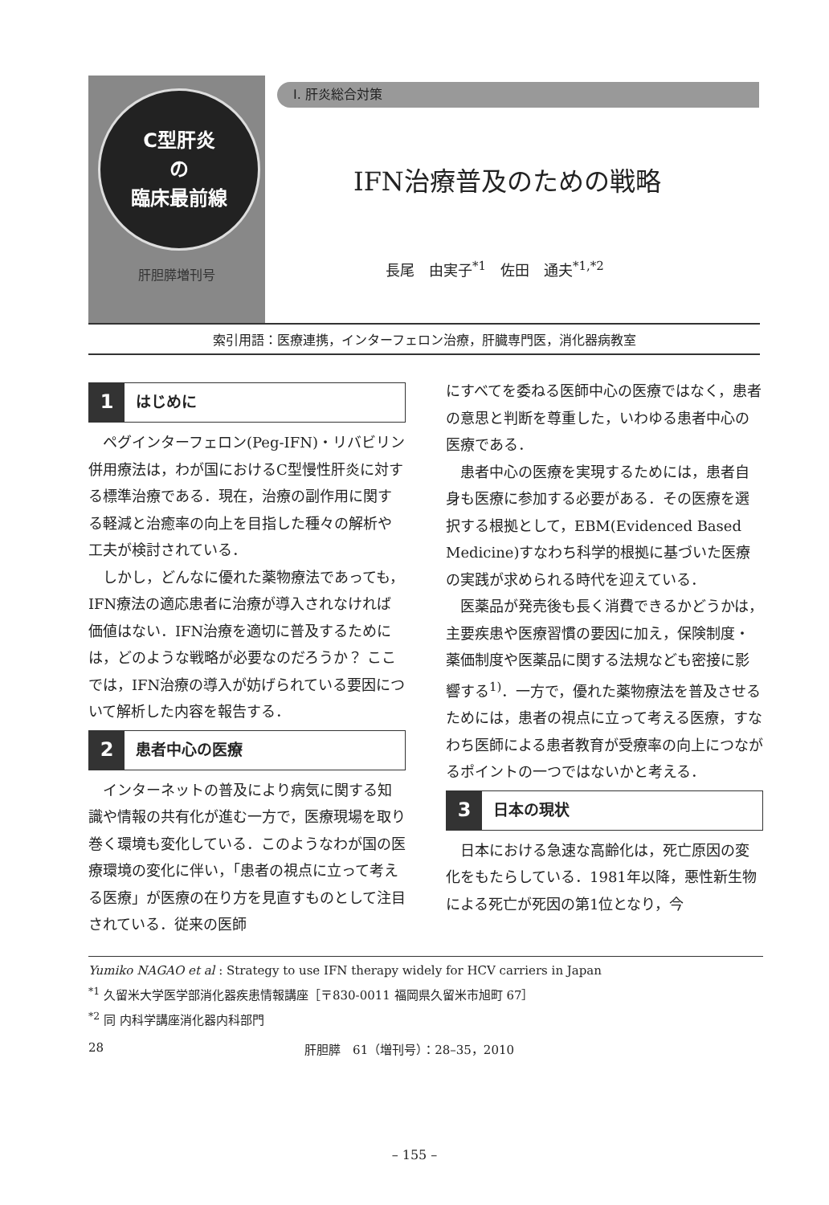C型肝炎
の
臨床最前線
肝胆膵増刊号
I. 肝炎総合対策
IFN治療普及のための戦略
長尾　由実子<sup>*1</sup>　佐田　通夫<sup>*1,*2</sup>
索引用語：医療連携，インターフェロン治療，肝臓専門医，消化器病教室
1 はじめに
ペグインターフェロン(Peg-IFN)・リバビリン併用療法は，わが国におけるC型慢性肝炎に対する標準治療である．現在，治療の副作用に関する軽減と治癒率の向上を目指した種々の解析や工夫が検討されている．
しかし，どんなに優れた薬物療法であっても，IFN療法の適応患者に治療が導入されなければ価値はない．IFN治療を適切に普及するためには，どのような戦略が必要なのだろうか？ ここでは，IFN治療の導入が妨げられている要因について解析した内容を報告する．
2 患者中心の医療
インターネットの普及により病気に関する知識や情報の共有化が進む一方で，医療現場を取り巻く環境も変化している．このようなわが国の医療環境の変化に伴い，「患者の視点に立って考える医療」が医療の在り方を見直すものとして注目されている．従来の医師
にすべてを委ねる医師中心の医療ではなく，患者の意思と判断を尊重した，いわゆる患者中心の医療である．
患者中心の医療を実現するためには，患者自身も医療に参加する必要がある．その医療を選択する根拠として，EBM(Evidenced Based Medicine)すなわち科学的根拠に基づいた医療の実践が求められる時代を迎えている．
医薬品が発売後も長く消費できるかどうかは，主要疾患や医療習慣の要因に加え，保険制度・薬価制度や医薬品に関する法規なども密接に影響する<sup>1)</sup>．一方で，優れた薬物療法を普及させるためには，患者の視点に立って考える医療，すなわち医師による患者教育が受療率の向上につながるポイントの一つではないかと考える．
3 日本の現状
日本における急速な高齢化は，死亡原因の変化をもたらしている．1981年以降，悪性新生物による死亡が死因の第1位となり，今
Yumiko NAGAO et al : Strategy to use IFN therapy widely for HCV carriers in Japan
<sup>*1</sup> 久留米大学医学部消化器疾患情報講座［〒830-0011 福岡県久留米市旭町 67］
<sup>*2</sup> 同 内科学講座消化器内科部門
28 肝胆膵　61（増刊号）：28–35，2010
– 155 –